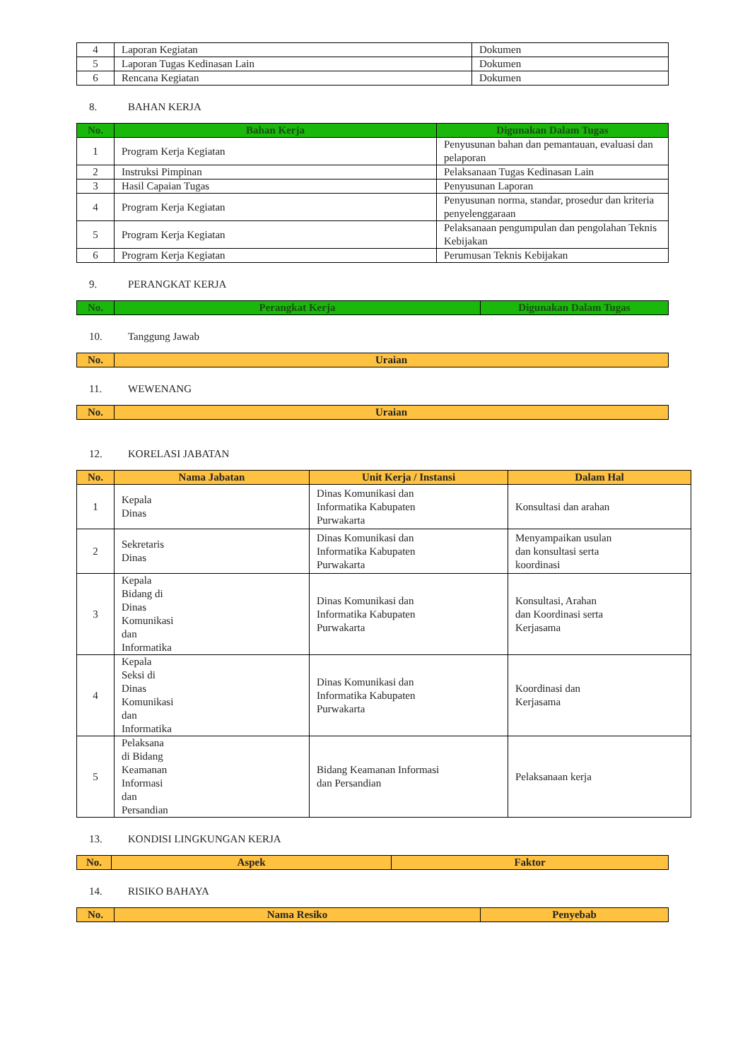| 4 | Laporan Kegiatan | Dokumen |
| 5 | Laporan Tugas Kedinasan Lain | Dokumen |
| 6 | Rencana Kegiatan | Dokumen |
8. BAHAN KERJA
| No. | Bahan Kerja | Digunakan Dalam Tugas |
| --- | --- | --- |
| 1 | Program Kerja Kegiatan | Penyusunan bahan dan pemantauan, evaluasi dan pelaporan |
| 2 | Instruksi Pimpinan | Pelaksanaan Tugas Kedinasan Lain |
| 3 | Hasil Capaian Tugas | Penyusunan Laporan |
| 4 | Program Kerja Kegiatan | Penyusunan norma, standar, prosedur dan kriteria penyelenggaraan |
| 5 | Program Kerja Kegiatan | Pelaksanaan pengumpulan dan pengolahan Teknis Kebijakan |
| 6 | Program Kerja Kegiatan | Perumusan Teknis Kebijakan |
9. PERANGKAT KERJA
| No. | Perangkat Kerja | Digunakan Dalam Tugas |
| --- | --- | --- |
10. Tanggung Jawab
| No. | Uraian |
| --- | --- |
11. WEWENANG
| No. | Uraian |
| --- | --- |
12. KORELASI JABATAN
| No. | Nama Jabatan | Unit Kerja / Instansi | Dalam Hal |
| --- | --- | --- | --- |
| 1 | Kepala Dinas | Dinas Komunikasi dan Informatika Kabupaten Purwakarta | Konsultasi dan arahan |
| 2 | Sekretaris Dinas | Dinas Komunikasi dan Informatika Kabupaten Purwakarta | Menyampaikan usulan dan konsultasi serta koordinasi |
| 3 | Kepala Bidang di Dinas Komunikasi dan Informatika | Dinas Komunikasi dan Informatika Kabupaten Purwakarta | Konsultasi, Arahan dan Koordinasi serta Kerjasama |
| 4 | Kepala Seksi di Dinas Komunikasi dan Informatika | Dinas Komunikasi dan Informatika Kabupaten Purwakarta | Koordinasi dan Kerjasama |
| 5 | Pelaksana di Bidang Keamanan Informasi dan Persandian | Bidang Keamanan Informasi dan Persandian | Pelaksanaan kerja |
13. KONDISI LINGKUNGAN KERJA
| No. | Aspek | Faktor |
| --- | --- | --- |
14. RISIKO BAHAYA
| No. | Nama Resiko | Penyebab |
| --- | --- | --- |